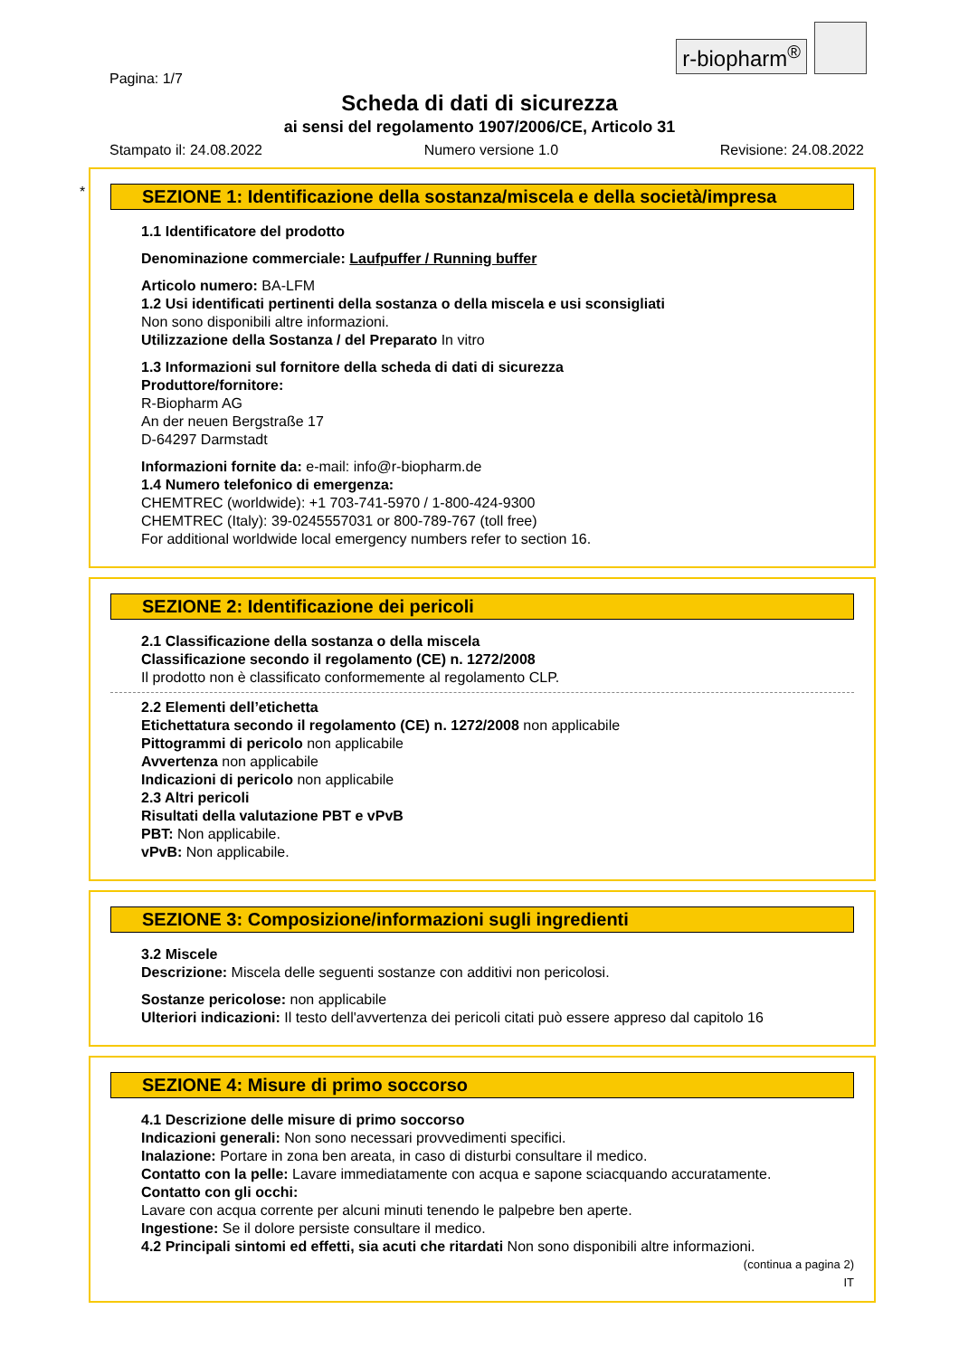r-biopharm<sup>®</sup>
Pagina: 1/7
Scheda di dati di sicurezza
ai sensi del regolamento 1907/2006/CE, Articolo 31
Stampato il: 24.08.2022 Numero versione 1.0 Revisione: 24.08.2022
*
SEZIONE 1: Identificazione della sostanza/miscela e della società/impresa
1.1 Identificatore del prodotto
Denominazione commerciale: Laufpuffer / Running buffer
Articolo numero: BA-LFM
1.2 Usi identificati pertinenti della sostanza o della miscela e usi sconsigliati
Non sono disponibili altre informazioni.
Utilizzazione della Sostanza / del Preparato In vitro
1.3 Informazioni sul fornitore della scheda di dati di sicurezza
Produttore/fornitore:
R-Biopharm AG
An der neuen Bergstraße 17
D-64297 Darmstadt
Informazioni fornite da: e-mail: info@r-biopharm.de
1.4 Numero telefonico di emergenza:
CHEMTREC (worldwide): +1 703-741-5970 / 1-800-424-9300
CHEMTREC (Italy): 39-0245557031 or 800-789-767 (toll free)
For additional worldwide local emergency numbers refer to section 16.
SEZIONE 2: Identificazione dei pericoli
2.1 Classificazione della sostanza o della miscela
Classificazione secondo il regolamento (CE) n. 1272/2008
Il prodotto non è classificato conformemente al regolamento CLP.
2.2 Elementi dell’etichetta
Etichettatura secondo il regolamento (CE) n. 1272/2008 non applicabile
Pittogrammi di pericolo non applicabile
Avvertenza non applicabile
Indicazioni di pericolo non applicabile
2.3 Altri pericoli
Risultati della valutazione PBT e vPvB
PBT: Non applicabile.
vPvB: Non applicabile.
SEZIONE 3: Composizione/informazioni sugli ingredienti
3.2 Miscele
Descrizione: Miscela delle seguenti sostanze con additivi non pericolosi.
Sostanze pericolose: non applicabile
Ulteriori indicazioni: Il testo dell'avvertenza dei pericoli citati può essere appreso dal capitolo 16
SEZIONE 4: Misure di primo soccorso
4.1 Descrizione delle misure di primo soccorso
Indicazioni generali: Non sono necessari provvedimenti specifici.
Inalazione: Portare in zona ben areata, in caso di disturbi consultare il medico.
Contatto con la pelle: Lavare immediatamente con acqua e sapone sciacquando accuratamente.
Contatto con gli occhi:
Lavare con acqua corrente per alcuni minuti tenendo le palpebre ben aperte.
Ingestione: Se il dolore persiste consultare il medico.
4.2 Principali sintomi ed effetti, sia acuti che ritardati Non sono disponibili altre informazioni.
(continua a pagina 2)
IT